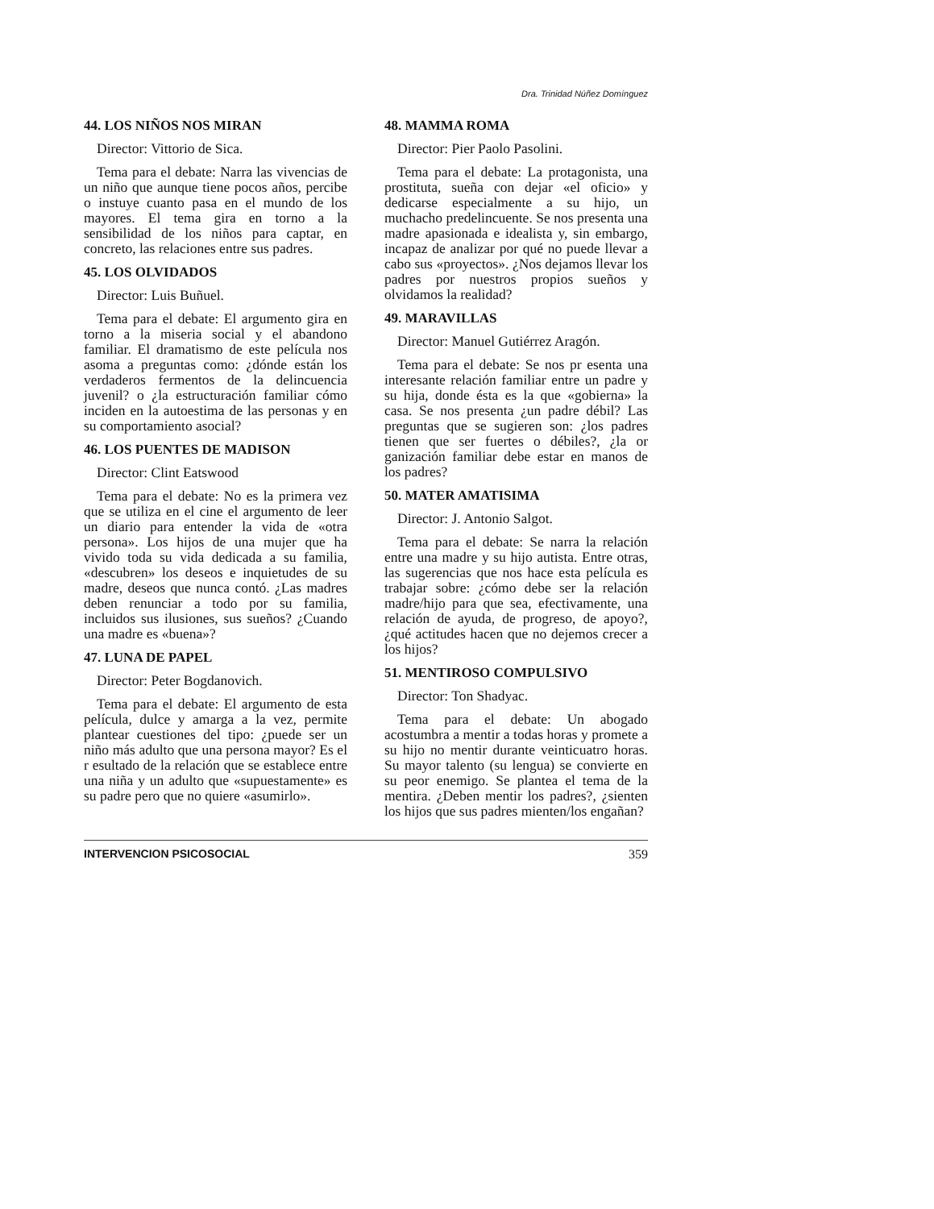Dra. Trinidad Núñez Domínguez
44. LOS NIÑOS NOS MIRAN
Director: Vittorio de Sica.
Tema para el debate: Narra las vivencias de un niño que aunque tiene pocos años, percibe o instuye cuanto pasa en el mundo de los mayores. El tema gira en torno a la sensibilidad de los niños para captar, en concreto, las relaciones entre sus padres.
45. LOS OLVIDADOS
Director: Luis Buñuel.
Tema para el debate: El argumento gira en torno a la miseria social y el abandono familiar. El dramatismo de este película nos asoma a preguntas como: ¿dónde están los verdaderos fermentos de la delincuencia juvenil? o ¿la estructuración familiar cómo inciden en la autoestima de las personas y en su comportamiento asocial?
46. LOS PUENTES DE MADISON
Director: Clint Eatswood
Tema para el debate: No es la primera vez que se utiliza en el cine el argumento de leer un diario para entender la vida de «otra persona». Los hijos de una mujer que ha vivido toda su vida dedicada a su familia, «descubren» los deseos e inquietudes de su madre, deseos que nunca contó. ¿Las madres deben renunciar a todo por su familia, incluidos sus ilusiones, sus sueños? ¿Cuando una madre es «buena»?
47. LUNA DE PAPEL
Director: Peter Bogdanovich.
Tema para el debate: El argumento de esta película, dulce y amarga a la vez, permite plantear cuestiones del tipo: ¿puede ser un niño más adulto que una persona mayor? Es el r esultado de la relación que se establece entre una niña y un adulto que «supuestamente» es su padre pero que no quiere «asumirlo».
48. MAMMA ROMA
Director: Pier Paolo Pasolini.
Tema para el debate: La protagonista, una prostituta, sueña con dejar «el oficio» y dedicarse especialmente a su hijo, un muchacho predelincuente. Se nos presenta una madre apasionada e idealista y, sin embargo, incapaz de analizar por qué no puede llevar a cabo sus «proyectos». ¿Nos dejamos llevar los padres por nuestros propios sueños y olvidamos la realidad?
49. MARAVILLAS
Director: Manuel Gutiérrez Aragón.
Tema para el debate: Se nos pr esenta una interesante relación familiar entre un padre y su hija, donde ésta es la que «gobierna» la casa. Se nos presenta ¿un padre débil? Las preguntas que se sugieren son: ¿los padres tienen que ser fuertes o débiles?, ¿la or ganización familiar debe estar en manos de los padres?
50. MATER AMATISIMA
Director: J. Antonio Salgot.
Tema para el debate: Se narra la relación entre una madre y su hijo autista. Entre otras, las sugerencias que nos hace esta película es trabajar sobre: ¿cómo debe ser la relación madre/hijo para que sea, efectivamente, una relación de ayuda, de progreso, de apoyo?, ¿qué actitudes hacen que no dejemos crecer a los hijos?
51. MENTIROSO COMPULSIVO
Director: Ton Shadyac.
Tema para el debate: Un abogado acostumbra a mentir a todas horas y promete a su hijo no mentir durante veinticuatro horas. Su mayor talento (su lengua) se convierte en su peor enemigo. Se plantea el tema de la mentira. ¿Deben mentir los padres?, ¿sienten los hijos que sus padres mienten/los engañan?
INTERVENCION PSICOSOCIAL 359